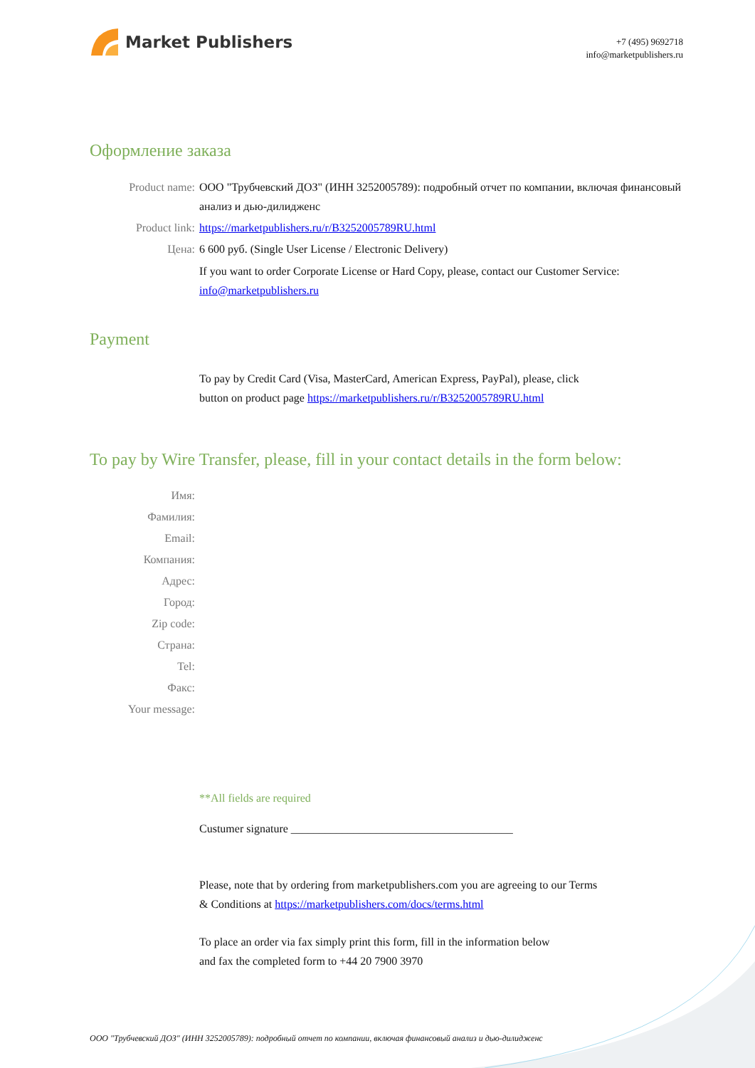Market Publishers
+7 (495) 9692718
info@marketpublishers.ru
Оформление заказа
Product name: ООО "Трубчевский ДОЗ" (ИНН 3252005789): подробный отчет по компании, включая финансовый анализ и дью-дилидженс
Product link: https://marketpublishers.ru/r/B3252005789RU.html
Цена: 6 600 руб. (Single User License / Electronic Delivery)
If you want to order Corporate License or Hard Copy, please, contact our Customer Service:
info@marketpublishers.ru
Payment
To pay by Credit Card (Visa, MasterCard, American Express, PayPal), please, click
button on product page https://marketpublishers.ru/r/B3252005789RU.html
To pay by Wire Transfer, please, fill in your contact details in the form below:
Имя:
Фамилия:
Email:
Компания:
Адрес:
Город:
Zip code:
Страна:
Tel:
Факс:
Your message:
**All fields are required
Custumer signature _______________________________________
Please, note that by ordering from marketpublishers.com you are agreeing to our Terms
& Conditions at https://marketpublishers.com/docs/terms.html
To place an order via fax simply print this form, fill in the information below
and fax the completed form to +44 20 7900 3970
ООО "Трубчевский ДОЗ" (ИНН 3252005789): подробный отчет по компании, включая финансовый анализ и дью-дилидженс